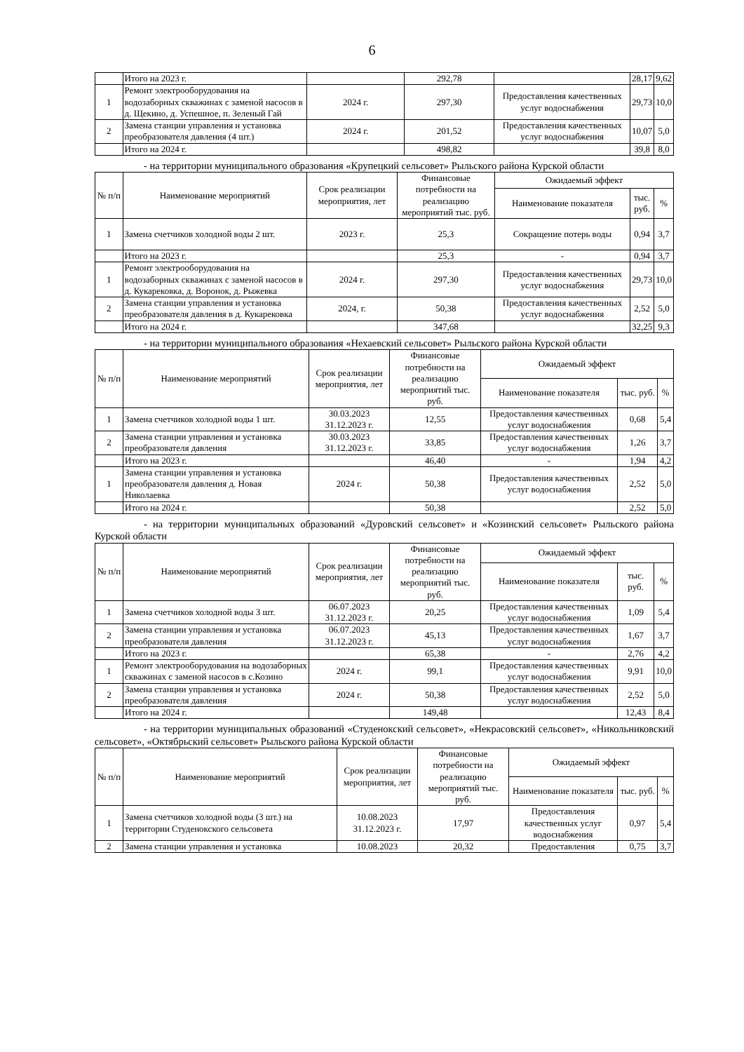6
| | Итого на 2023 г. | | 292,78 | | 28,17 | 9,62 |
| 1 | Ремонт электрооборудования на водозаборных скважинах с заменой насосов в д. Щекино, д. Успешное, п. Зеленый Гай | 2024 г. | 297,30 | Предоставления качественных услуг водоснабжения | 29,73 | 10,0 |
| 2 | Замена станции управления и установка преобразователя давления (4 шт.) | 2024 г. | 201,52 | Предоставления качественных услуг водоснабжения | 10,07 | 5,0 |
| | Итого на 2024 г. | | 498,82 | | 39,8 | 8,0 |
- на территории муниципального образования «Крупецкий сельсовет» Рыльского района Курской области
| № п/п | Наименование мероприятий | Срок реализации мероприятия, лет | Финансовые потребности на реализацию мероприятий тыс. руб. | Ожидаемый эффект | | |
| --- | --- | --- | --- | --- | --- | --- |
| | | | | Наименование показателя | тыс. руб. | % |
| 1 | Замена счетчиков холодной воды 2 шт. | 2023 г. | 25,3 | Сокращение потерь воды | 0,94 | 3,7 |
| | Итого на 2023 г. | | 25,3 | - | 0,94 | 3,7 |
| 1 | Ремонт электрооборудования на водозаборных скважинах с заменой насосов в д. Кукарековка, д. Воронок, д. Рыжевка | 2024 г. | 297,30 | Предоставления качественных услуг водоснабжения | 29,73 | 10,0 |
| 2 | Замена станции управления и установка преобразователя давления в д. Кукарековка | 2024, г. | 50,38 | Предоставления качественных услуг водоснабжения | 2,52 | 5,0 |
| | Итого на 2024 г. | | 347,68 | | 32,25 | 9,3 |
- на территории муниципального образования «Нехаевский сельсовет» Рыльского района Курской области
| № п/п | Наименование мероприятий | Срок реализации мероприятия, лет | Финансовые потребности на реализацию мероприятий тыс. руб. | Ожидаемый эффект | | |
| --- | --- | --- | --- | --- | --- | --- |
| | | | | Наименование показателя | тыс. руб. | % |
| 1 | Замена счетчиков холодной воды 1 шт. | 30.03.2023 31.12.2023 г. | 12,55 | Предоставления качественных услуг водоснабжения | 0,68 | 5,4 |
| 2 | Замена станции управления и установка преобразователя давления | 30.03.2023 31.12.2023 г. | 33,85 | Предоставления качественных услуг водоснабжения | 1,26 | 3,7 |
| | Итого на 2023 г. | | 46,40 | - | 1,94 | 4,2 |
| 1 | Замена станции управления и установка преобразователя давления д. Новая Николаевка | 2024 г. | 50,38 | Предоставления качественных услуг водоснабжения | 2,52 | 5,0 |
| | Итого на 2024 г. | | 50,38 | | 2,52 | 5,0 |
- на территории муниципальных образований «Дуровский сельсовет» и «Козинский сельсовет» Рыльского района Курской области
| № п/п | Наименование мероприятий | Срок реализации мероприятия, лет | Финансовые потребности на реализацию мероприятий тыс. руб. | Ожидаемый эффект | | |
| --- | --- | --- | --- | --- | --- | --- |
| | | | | Наименование показателя | тыс. руб. | % |
| 1 | Замена счетчиков холодной воды 3 шт. | 06.07.2023 31.12.2023 г. | 20,25 | Предоставления качественных услуг водоснабжения | 1,09 | 5,4 |
| 2 | Замена станции управления и установка преобразователя давления | 06.07.2023 31.12.2023 г. | 45,13 | Предоставления качественных услуг водоснабжения | 1,67 | 3,7 |
| | Итого на 2023 г. | | 65,38 | - | 2,76 | 4,2 |
| 1 | Ремонт электрооборудования на водозаборных скважинах с заменой насосов в с.Козино | 2024 г. | 99,1 | Предоставления качественных услуг водоснабжения | 9,91 | 10,0 |
| 2 | Замена станции управления и установка преобразователя давления | 2024 г. | 50,38 | Предоставления качественных услуг водоснабжения | 2,52 | 5,0 |
| | Итого на 2024 г. | | 149,48 | | 12,43 | 8,4 |
- на территории муниципальных образований «Студенокский сельсовет», «Некрасовский сельсовет», «Никольниковский сельсовет», «Октябрьский сельсовет» Рыльского района Курской области
| № п/п | Наименование мероприятий | Срок реализации мероприятия, лет | Финансовые потребности на реализацию мероприятий тыс. руб. | Ожидаемый эффект | | |
| --- | --- | --- | --- | --- | --- | --- |
| | | | | Наименование показателя | тыс. руб. | % |
| 1 | Замена счетчиков холодной воды (3 шт.) на территории Студенокского сельсовета | 10.08.2023 31.12.2023 г. | 17,97 | Предоставления качественных услуг водоснабжения | 0,97 | 5,4 |
| 2 | Замена станции управления и установка | 10.08.2023 | 20,32 | Предоставления | 0,75 | 3,7 |